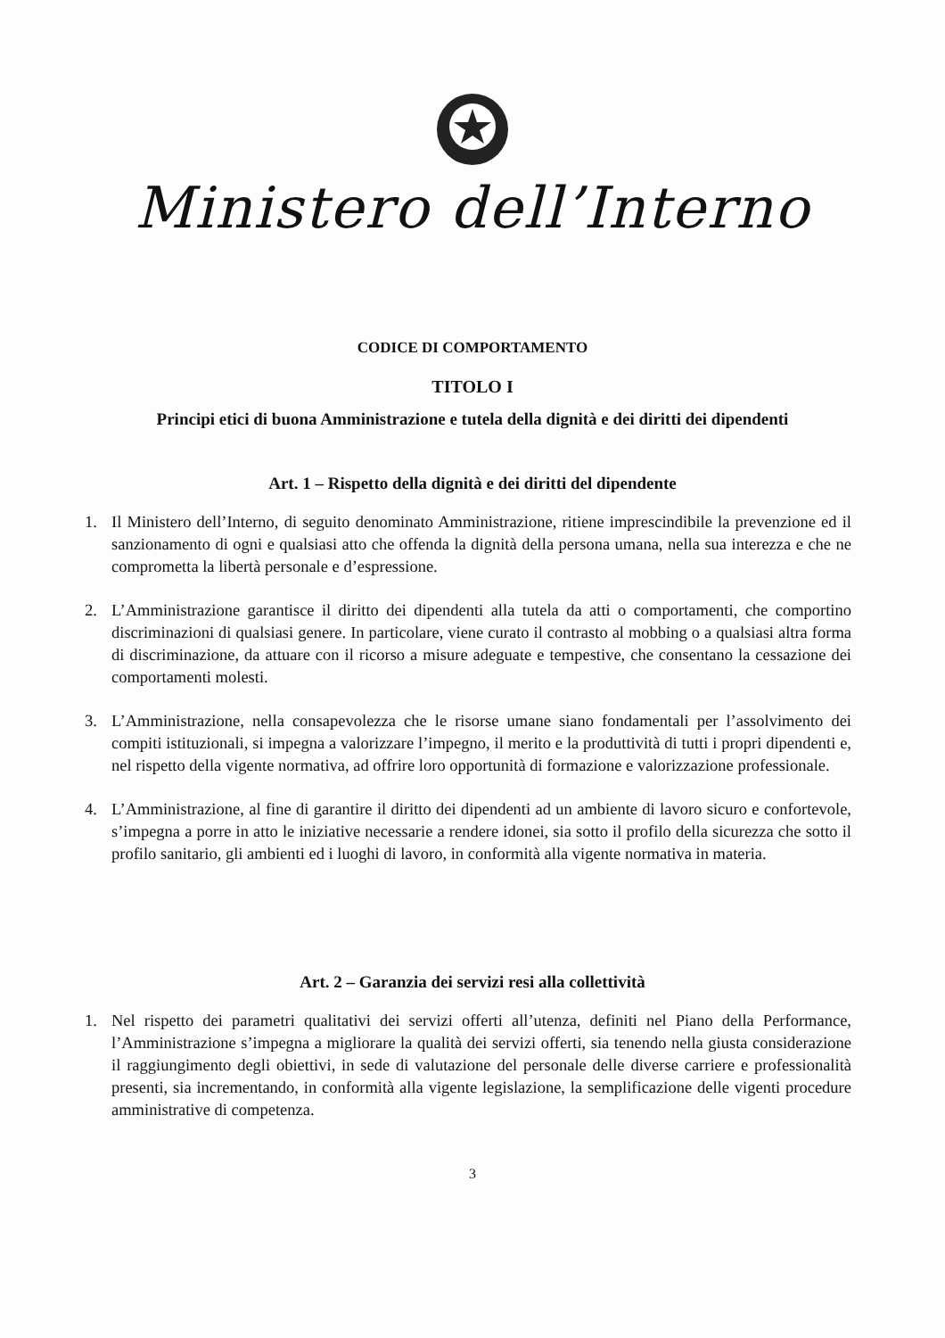Ministero dell’Interno
CODICE DI COMPORTAMENTO
TITOLO I
Principi etici di buona Amministrazione e tutela della dignità e dei diritti dei dipendenti
Art. 1 – Rispetto della dignità e dei diritti del dipendente
1. Il Ministero dell’Interno, di seguito denominato Amministrazione, ritiene imprescindibile la prevenzione ed il sanzionamento di ogni e qualsiasi atto che offenda la dignità della persona umana, nella sua interezza e che ne comprometta la libertà personale e d’espressione.
2. L’Amministrazione garantisce il diritto dei dipendenti alla tutela da atti o comportamenti, che comportino discriminazioni di qualsiasi genere. In particolare, viene curato il contrasto al mobbing o a qualsiasi altra forma di discriminazione, da attuare con il ricorso a misure adeguate e tempestive, che consentano la cessazione dei comportamenti molesti.
3. L’Amministrazione, nella consapevolezza che le risorse umane siano fondamentali per l’assolvimento dei compiti istituzionali, si impegna a valorizzare l’impegno, il merito e la produttività di tutti i propri dipendenti e, nel rispetto della vigente normativa, ad offrire loro opportunità di formazione e valorizzazione professionale.
4. L’Amministrazione, al fine di garantire il diritto dei dipendenti ad un ambiente di lavoro sicuro e confortevole, s’impegna a porre in atto le iniziative necessarie a rendere idonei, sia sotto il profilo della sicurezza che sotto il profilo sanitario, gli ambienti ed i luoghi di lavoro, in conformità alla vigente normativa in materia.
Art. 2 – Garanzia dei servizi resi alla collettività
1. Nel rispetto dei parametri qualitativi dei servizi offerti all’utenza, definiti nel Piano della Performance, l’Amministrazione s’impegna a migliorare la qualità dei servizi offerti, sia tenendo nella giusta considerazione il raggiungimento degli obiettivi, in sede di valutazione del personale delle diverse carriere e professionalità presenti, sia incrementando, in conformità alla vigente legislazione, la semplificazione delle vigenti procedure amministrative di competenza.
3